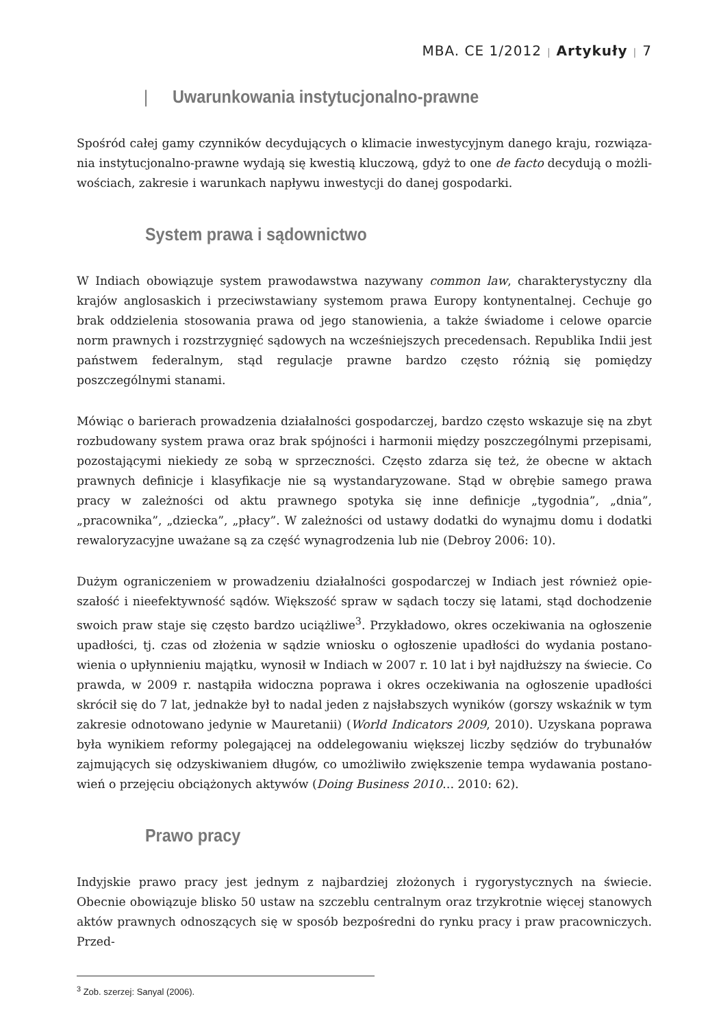MBA. CE 1/2012 | Artykuły | 7
| Uwarunkowania instytucjonalno-prawne
Spośród całej gamy czynników decydujących o klimacie inwestycyjnym danego kraju, rozwiąza­nia instytucjonalno-prawne wydają się kwestią kluczową, gdyż to one de facto decydują o możli­wościach, zakresie i warunkach napływu inwestycji do danej gospodarki.
System prawa i sądownictwo
W Indiach obowiązuje system prawodawstwa nazywany common law, charakterystyczny dla krajów anglosaskich i przeciwstawiany systemom prawa Europy kontynentalnej. Cechuje go brak oddzielenia stosowania prawa od jego stanowienia, a także świadome i celowe oparcie norm praw­nych i rozstrzygnięć sądowych na wcześniejszych precedensach. Republika Indii jest państwem federalnym, stąd regulacje prawne bardzo często różnią się pomiędzy poszczególnymi stanami.
Mówiąc o barierach prowadzenia działalności gospodarczej, bardzo często wskazuje się na zbyt rozbudowany system prawa oraz brak spójności i harmonii między poszczególnymi przepisami, pozostającymi niekiedy ze sobą w sprzeczności. Często zdarza się też, że obecne w aktach praw­nych definicje i klasyfikacje nie są wystandaryzowane. Stąd w obrębie samego prawa pracy w zależności od aktu prawnego spotyka się inne definicje „tygodnia”, „dnia”, „pracownika”, „dziecka”, „płacy”. W zależności od ustawy dodatki do wynajmu domu i dodatki rewaloryzacyjne uważane są za część wynagrodzenia lub nie (Debroy 2006: 10).
Dużym ograniczeniem w prowadzeniu działalności gospodarczej w Indiach jest również opie­szałość i nieefektywność sądów. Większość spraw w sądach toczy się latami, stąd dochodzenie swoich praw staje się często bardzo uciążliwe<sup>3</sup>. Przykładowo, okres oczekiwania na ogłoszenie upadłości, tj. czas od złożenia w sądzie wniosku o ogłoszenie upadłości do wydania postano­wienia o upłynnieniu majątku, wynosił w Indiach w 2007 r. 10 lat i był najdłuższy na świecie. Co prawda, w 2009 r. nastąpiła widoczna poprawa i okres oczekiwania na ogłoszenie upadłości skrócił się do 7 lat, jednakże był to nadal jeden z najsłabszych wyników (gorszy wskaźnik w tym zakresie odnotowano jedynie w Mauretanii) (World Indicators 2009, 2010). Uzyskana poprawa była wynikiem reformy polegającej na oddelegowaniu większej liczby sędziów do trybunałów zajmujących się odzyskiwaniem długów, co umożliwiło zwiększenie tempa wydawania postano­wień o przejęciu obciążonych aktywów (Doing Business 2010… 2010: 62).
Prawo pracy
Indyjskie prawo pracy jest jednym z najbardziej złożonych i rygorystycznych na świecie. Obecnie obowiązuje blisko 50 ustaw na szczeblu centralnym oraz trzykrotnie więcej stanowych aktów prawnych odnoszących się w sposób bezpośredni do rynku pracy i praw pracowniczych. Przed-
<sup>3</sup> Zob. szerzej: Sanyal (2006).